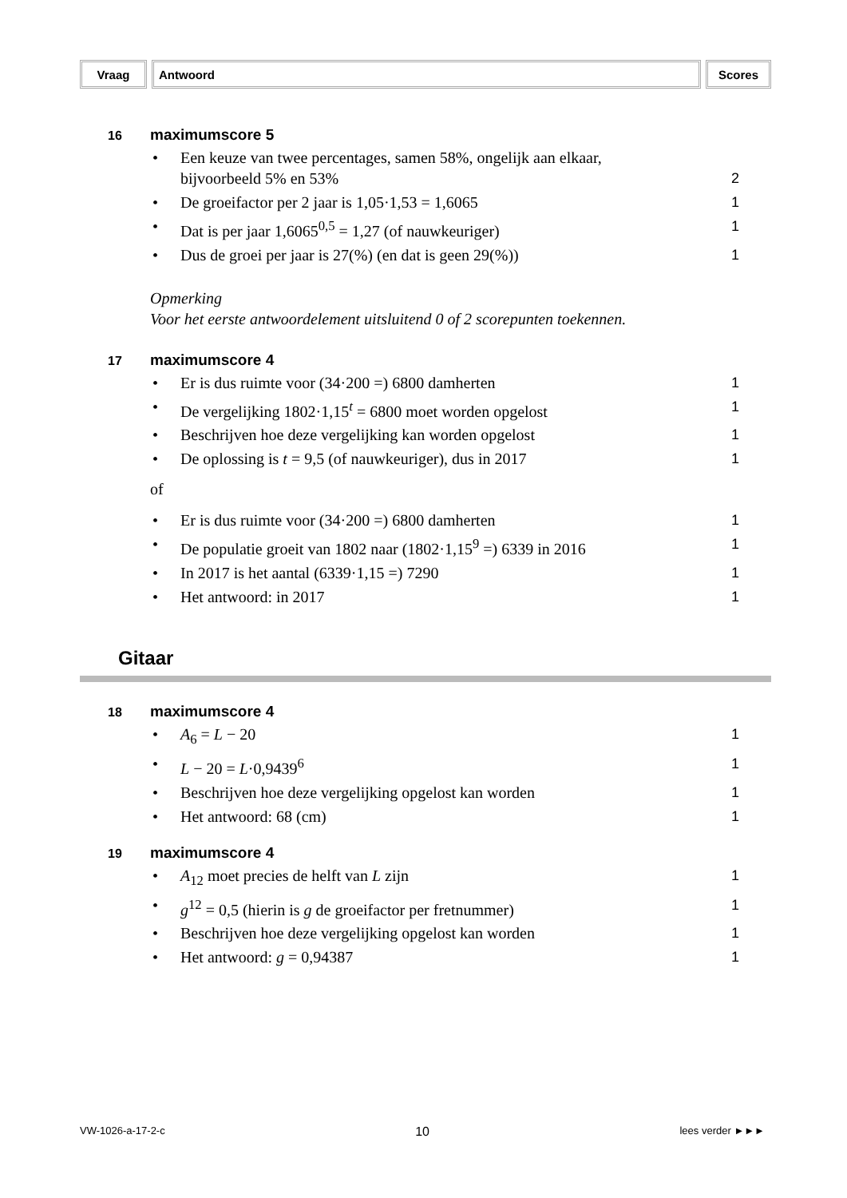Vraag Antwoord Scores
16
maximumscore 5
• Een keuze van twee percentages, samen 58%, ongelijk aan elkaar,
bijvoorbeeld 5% en 53%
2
• De groeifactor per 2 jaar is 1,05·1,53 = 1,6065 1
• Dat is per jaar 1,6065<sup>0,5</sup> = 1,27 (of nauwkeuriger) 1
• Dus de groei per jaar is 27(%) (en dat is geen 29(%)) 1
Opmerking
Voor het eerste antwoordelement uitsluitend 0 of 2 scorepunten toekennen.
17
maximumscore 4
• Er is dus ruimte voor (34·200 =) 6800 damherten 1
• De vergelijking 1802·1,15<sup>t</sup> = 6800 moet worden opgelost 1
• Beschrijven hoe deze vergelijking kan worden opgelost 1
• De oplossing is t = 9,5 (of nauwkeuriger), dus in 2017 1
of
• Er is dus ruimte voor (34·200 =) 6800 damherten 1
• De populatie groeit van 1802 naar (1802·1,15<sup>9</sup> =) 6339 in 2016 1
• In 2017 is het aantal (6339·1,15 =) 7290 1
• Het antwoord: in 2017 1
Gitaar
18
maximumscore 4
• A<sub>6</sub> = L − 20 1
• L − 20 = L·0,9439<sup>6</sup> 1
• Beschrijven hoe deze vergelijking opgelost kan worden 1
• Het antwoord: 68 (cm) 1
19
maximumscore 4
• A<sub>12</sub> moet precies de helft van L zijn 1
• g<sup>12</sup> = 0,5 (hierin is g de groeifactor per fretnummer) 1
• Beschrijven hoe deze vergelijking opgelost kan worden 1
• Het antwoord: g = 0,94387 1
VW-1026-a-17-2-c 10 lees verder ►►►